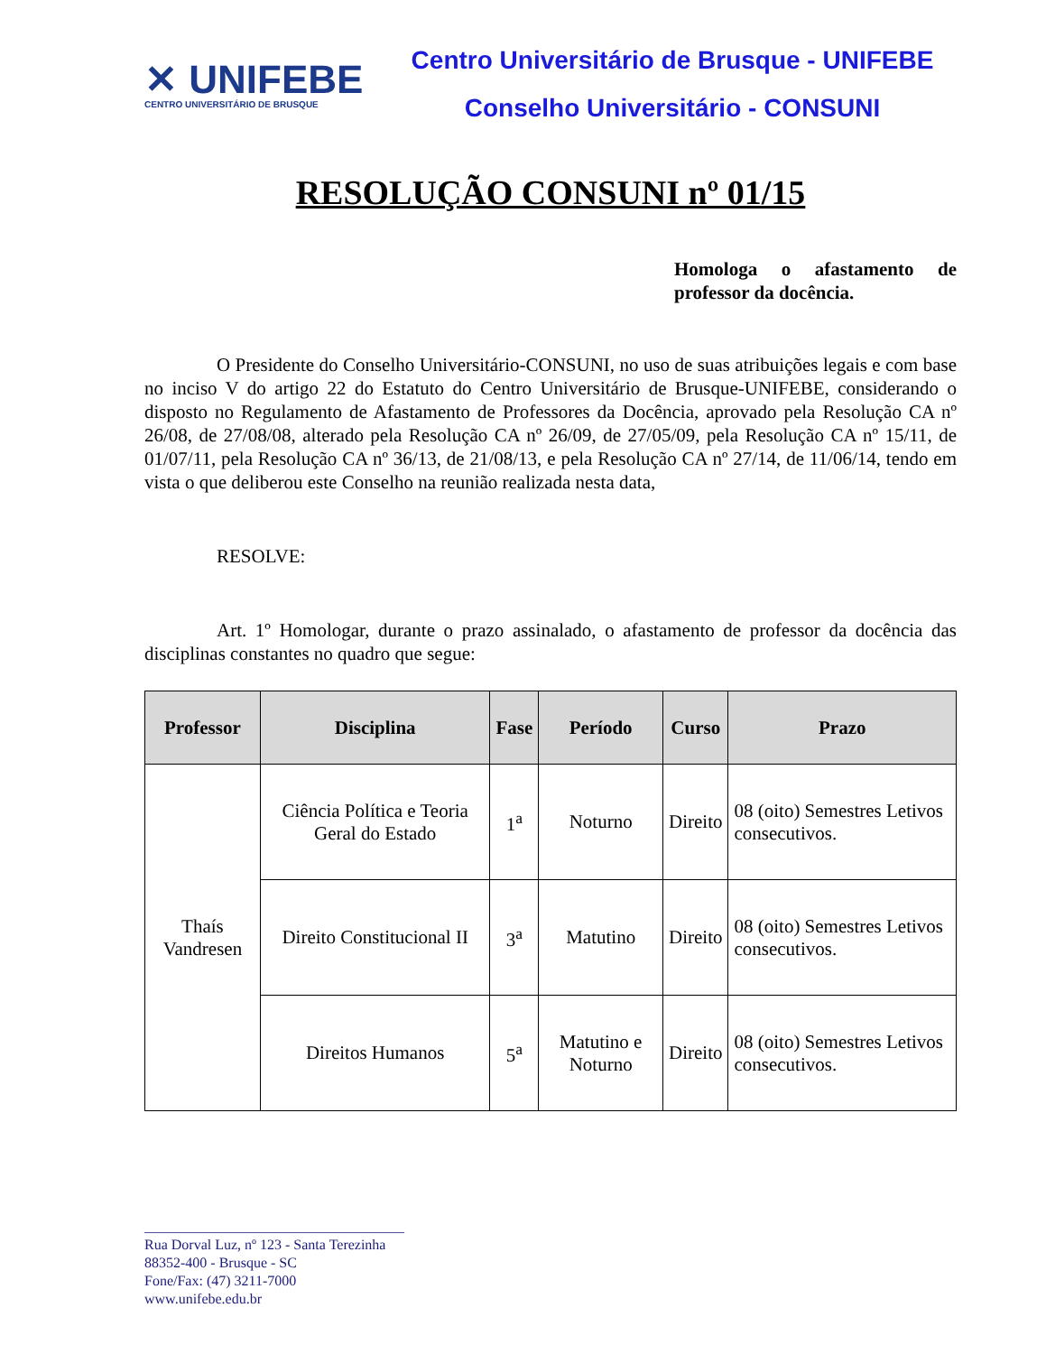✕ UNIFEBE
CENTRO UNIVERSITÁRIO DE BRUSQUE
Centro Universitário de Brusque - UNIFEBE
Conselho Universitário - CONSUNI
RESOLUÇÃO CONSUNI nº 01/15
Homologa o afastamento de professor da docência.
O Presidente do Conselho Universitário-CONSUNI, no uso de suas atribuições legais e com base no inciso V do artigo 22 do Estatuto do Centro Universitário de Brusque-UNIFEBE, considerando o disposto no Regulamento de Afastamento de Professores da Docência, aprovado pela Resolução CA nº 26/08, de 27/08/08, alterado pela Resolução CA nº 26/09, de 27/05/09, pela Resolução CA nº 15/11, de 01/07/11, pela Resolução CA nº 36/13, de 21/08/13, e pela Resolução CA nº 27/14, de 11/06/14, tendo em vista o que deliberou este Conselho na reunião realizada nesta data,
RESOLVE:
Art. 1º Homologar, durante o prazo assinalado, o afastamento de professor da docência das disciplinas constantes no quadro que segue:
| Professor | Disciplina | Fase | Período | Curso | Prazo |
| --- | --- | --- | --- | --- | --- |
| Thaís Vandresen | Ciência Política e Teoria Geral do Estado | 1<sup>a</sup> | Noturno | Direito | 08 (oito) Semestres Letivos consecutivos. |
| | Direito Constitucional II | 3<sup>a</sup> | Matutino | Direito | 08 (oito) Semestres Letivos consecutivos. |
| | Direitos Humanos | 5<sup>a</sup> | Matutino e Noturno | Direito | 08 (oito) Semestres Letivos consecutivos. |
____________________________________
Rua Dorval Luz, nº 123 - Santa Terezinha
88352-400 - Brusque - SC
Fone/Fax: (47) 3211-7000
www.unifebe.edu.br